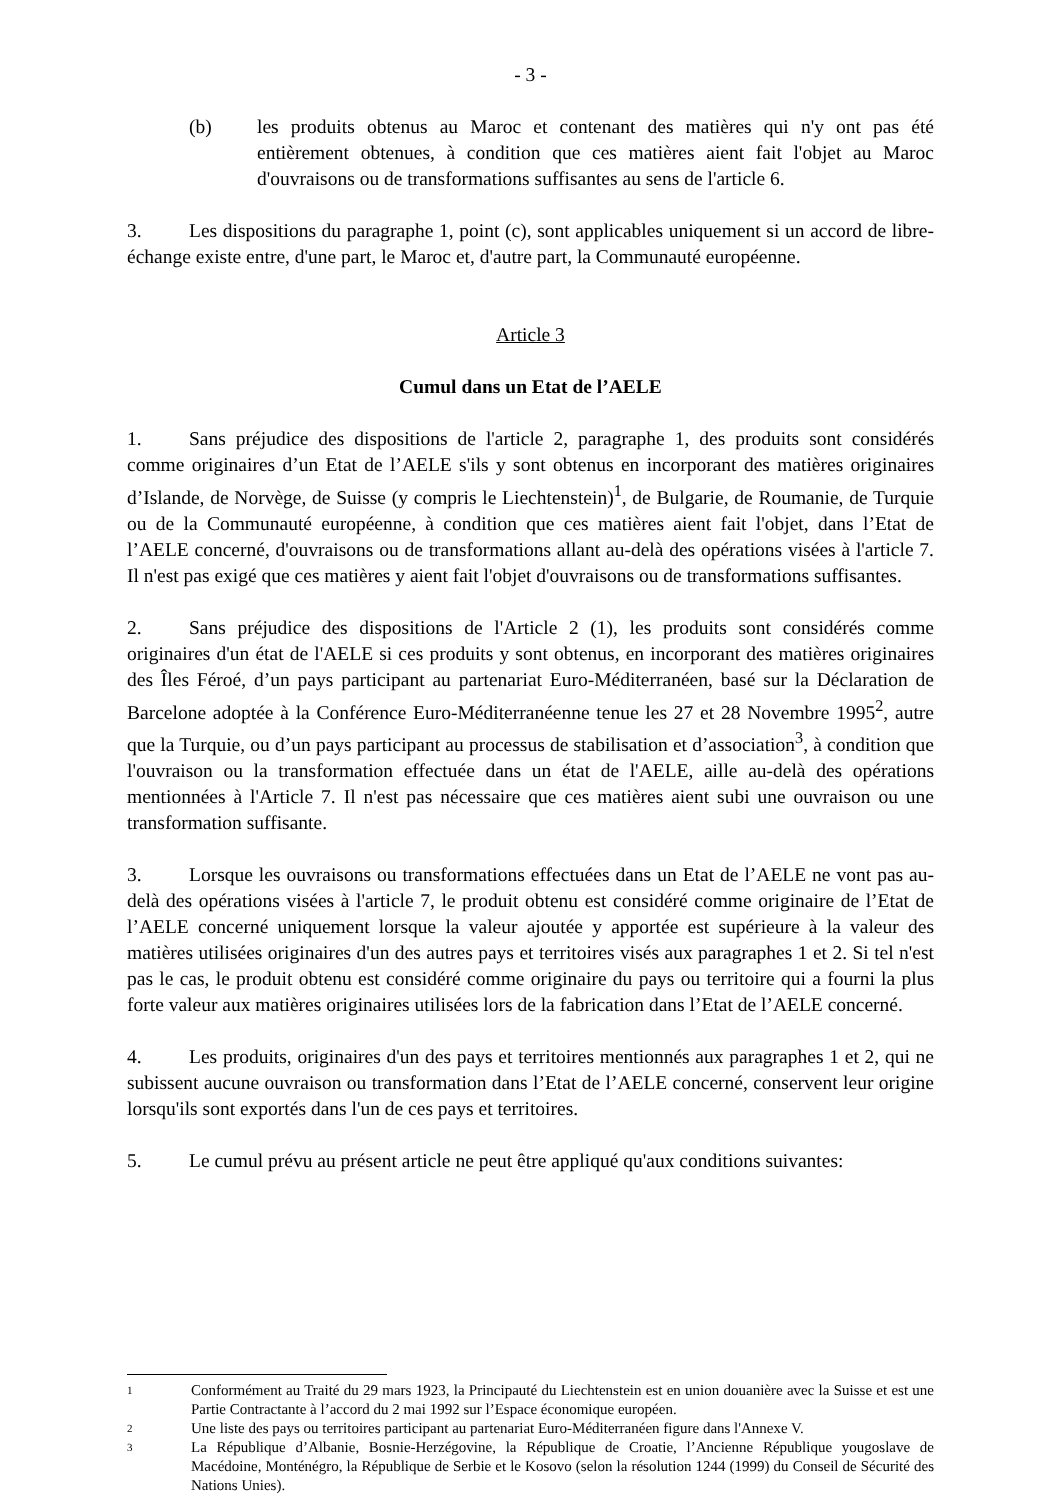- 3 -
(b) les produits obtenus au Maroc et contenant des matières qui n'y ont pas été entièrement obtenues, à condition que ces matières aient fait l'objet au Maroc d'ouvraisons ou de transformations suffisantes au sens de l'article 6.
3. Les dispositions du paragraphe 1, point (c), sont applicables uniquement si un accord de libre-échange existe entre, d'une part, le Maroc et, d'autre part, la Communauté européenne.
Article 3
Cumul dans un Etat de l’AELE
1. Sans préjudice des dispositions de l'article 2, paragraphe 1, des produits sont considérés comme originaires d’un Etat de l’AELE s'ils y sont obtenus en incorporant des matières originaires d’Islande, de Norvège, de Suisse (y compris le Liechtenstein)<sup>1</sup>, de Bulgarie, de Roumanie, de Turquie ou de la Communauté européenne, à condition que ces matières aient fait l'objet, dans l’Etat de l’AELE concerné, d'ouvraisons ou de transformations allant au-delà des opérations visées à l'article 7. Il n'est pas exigé que ces matières y aient fait l'objet d'ouvraisons ou de transformations suffisantes.
2. Sans préjudice des dispositions de l'Article 2 (1), les produits sont considérés comme originaires d'un état de l'AELE si ces produits y sont obtenus, en incorporant des matières originaires des Îles Féroé, d’un pays participant au partenariat Euro-Méditerranéen, basé sur la Déclaration de Barcelone adoptée à la Conférence Euro-Méditerranéenne tenue les 27 et 28 Novembre 1995<sup>2</sup>, autre que la Turquie, ou d’un pays participant au processus de stabilisation et d’association<sup>3</sup>, à condition que l'ouvraison ou la transformation effectuée dans un état de l'AELE, aille au-delà des opérations mentionnées à l'Article 7. Il n'est pas nécessaire que ces matières aient subi une ouvraison ou une transformation suffisante.
3. Lorsque les ouvraisons ou transformations effectuées dans un Etat de l’AELE ne vont pas au-delà des opérations visées à l'article 7, le produit obtenu est considéré comme originaire de l’Etat de l’AELE concerné uniquement lorsque la valeur ajoutée y apportée est supérieure à la valeur des matières utilisées originaires d'un des autres pays et territoires visés aux paragraphes 1 et 2. Si tel n'est pas le cas, le produit obtenu est considéré comme originaire du pays ou territoire qui a fourni la plus forte valeur aux matières originaires utilisées lors de la fabrication dans l’Etat de l’AELE concerné.
4. Les produits, originaires d'un des pays et territoires mentionnés aux paragraphes 1 et 2, qui ne subissent aucune ouvraison ou transformation dans l’Etat de l’AELE concerné, conservent leur origine lorsqu'ils sont exportés dans l'un de ces pays et territoires.
5. Le cumul prévu au présent article ne peut être appliqué qu'aux conditions suivantes:
1
Conformément au Traité du 29 mars 1923, la Principauté du Liechtenstein est en union douanière avec la Suisse et est une Partie Contractante à l’accord du 2 mai 1992 sur l’Espace économique européen.
2
Une liste des pays ou territoires participant au partenariat Euro-Méditerranéen figure dans l'Annexe V.
3
La République d’Albanie, Bosnie-Herzégovine, la République de Croatie, l’Ancienne République yougoslave de Macédoine, Monténégro, la République de Serbie et le Kosovo (selon la résolution 1244 (1999) du Conseil de Sécurité des Nations Unies).